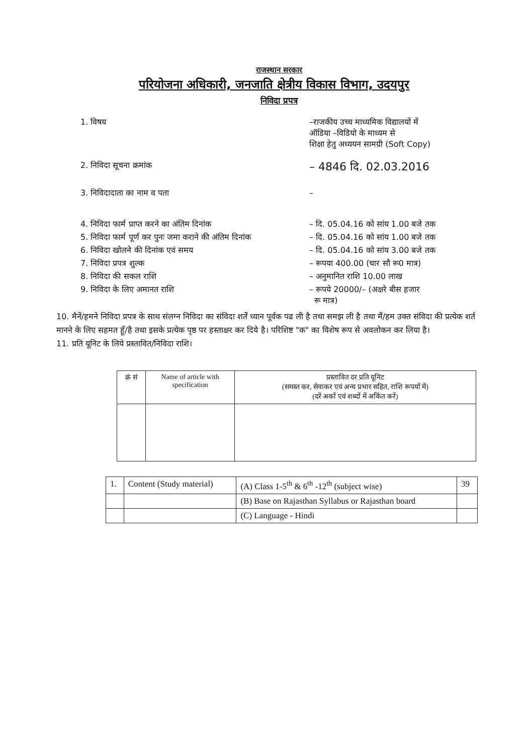राजस्थान सरकार
परियोजना अधिकारी, जनजाति क्षेत्रीय विकास विभाग, उदयपुर
निविदा प्रपत्र
1. विषय –राजकीय उच्च माध्यमिक विद्यालयों में
ऑडिया –विडियो के माध्यम से
शिक्षा हेतु अध्ययन सामग्री (Soft Copy)
2. निविदा सूचना क्रमांक
– 4846 दि. 02.03.2016
3. निविदादाता का नाम व पता –
4. निविदा फार्म प्राप्त करने का अंतिम दिनांक – दि. 05.04.16 को सांय 1.00 बजे तक
5. निविदा फार्म पूर्ण कर पुनः जमा कराने की अंतिम दिनांक
– दि. 05.04.16 को सांय 1.00 बजे तक
6. निविदा खोलने की दिनांक एवं समय – दि. 05.04.16 को सांय 3.00 बजे तक
7. निविदा प्रपत्र शुल्क – रूपया 400.00 (चार सौ रू0 मात्र)
8. निविदा की सकल राशि – अनुमानित राशि 10.00 लाख
9. निविदा के लिए अमानत राशि – रूपये 20000/– (अक्षरे बीस हजार
रू मात्र)
10. मैनें/हमने निविदा प्रपत्र के साथ संलग्न निविदा का संविदा शर्तें ध्यान पूर्वक पढ ली है तथा समझ ली है तथा मैं/हम उक्त संविदा की प्रत्येक शर्त मानने के लिए सहमत हूँ/है तथा इसके प्रत्येक पृष्ठ पर हस्ताक्षर कर दिये है। परिशिष्ट "क" का विशेष रूप से अवलोकन कर लिया है।
11. प्रति यूनिट के लिये प्रस्तावित/निविदा राशि।
| क्रं सं | Name of article with specification | प्रस्तावित दर प्रति यूनिट (समस्त कर, सेवाकर एवं अन्य प्रभार सहित, राशि रूपयों में) (दरें अकों एवं शब्दों में अकिंत करें) |
| --- | --- | --- |
| 1. | Content (Study material) | (A) Class 1-5<sup>th</sup> & 6<sup>th</sup> -12<sup>th</sup> (subject wise) | 39 |
| | | (B) Base on Rajasthan Syllabus or Rajasthan board | |
| | | (C) Language - Hindi | |